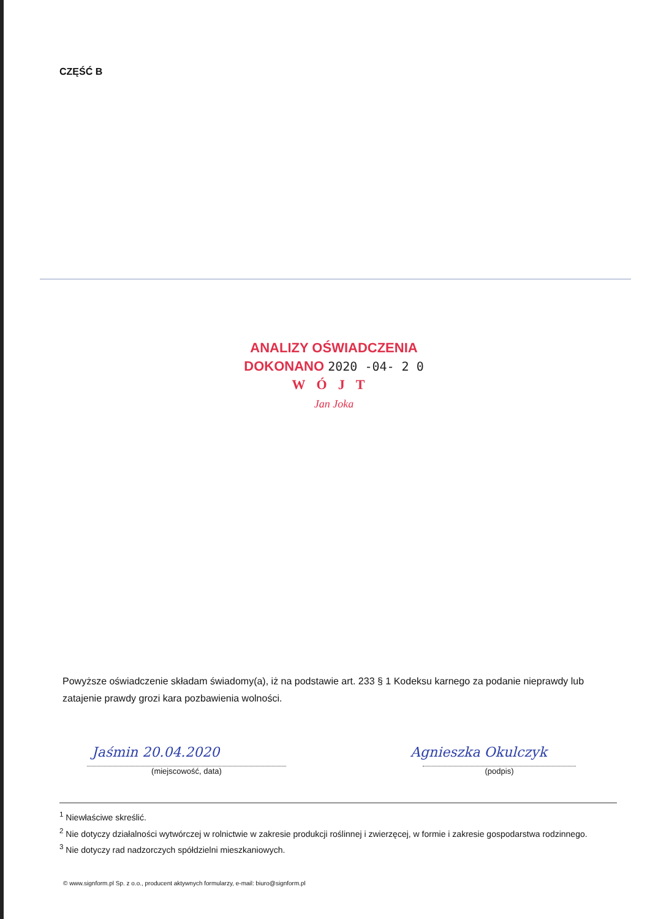CZĘŚĆ B
ANALIZY OŚWIADCZENIA
DOKONANO 2020 -04- 2 0
WÓJT
Jan Joka
Powyższe oświadczenie składam świadomy(a), iż na podstawie art. 233 § 1 Kodeksu karnego za podanie nieprawdy lub zatajenie prawdy grozi kara pozbawienia wolności.
Jaśmin 20.04.2020 Agnieszka Okulczyk
(miejscowość, data) (podpis)
<sup>1</sup> Niewłaściwe skreślić.
<sup>2</sup> Nie dotyczy działalności wytwórczej w rolnictwie w zakresie produkcji roślinnej i zwierzęcej, w formie i zakresie gospodarstwa rodzinnego.
<sup>3</sup> Nie dotyczy rad nadzorczych spółdzielni mieszkaniowych.
© www.signform.pl Sp. z o.o., producent aktywnych formularzy, e-mail: biuro@signform.pl